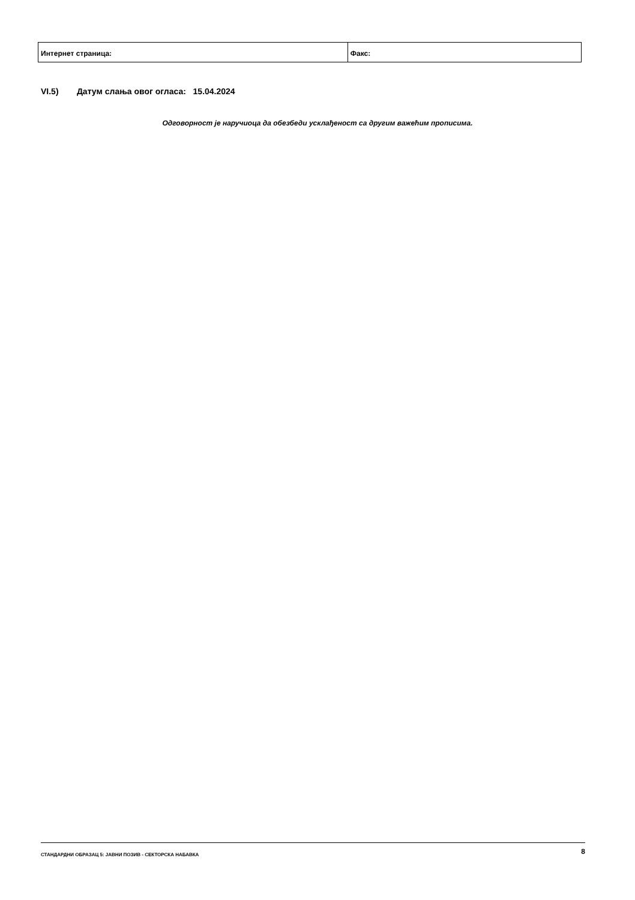| Интернет страница: | Факс: |
VI.5) Датум слања овог огласа: 15.04.2024
Одговорност је наручиоца да обезбеди усклађеност са другим важећим прописима.
СТАНДАРДНИ ОБРАЗАЦ 5: ЈАВНИ ПОЗИВ - СЕКТОРСКА НАБАВКА 8